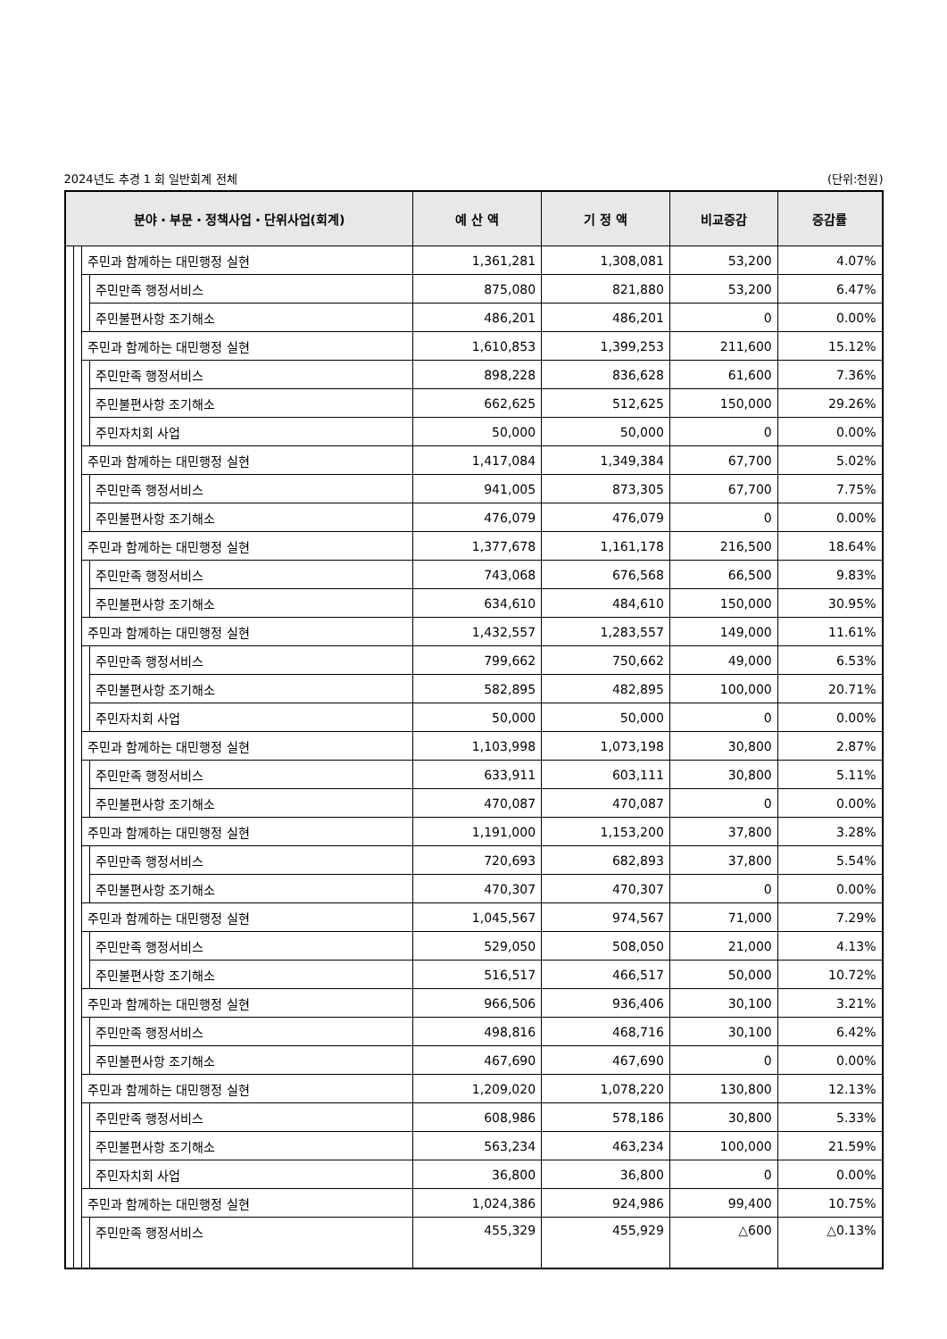2024년도 추경 1 회 일반회계 전체 (단위:천원)
| 분야・부문・정책사업・단위사업(회계) | | | | 예 산 액 | 기 정 액 | 비교증감 | 증감률 |
| --- | --- | --- | --- | --- | --- | --- | --- |
| | | 주민과 함께하는 대민행정 실현 | | 1,361,281 | 1,308,081 | 53,200 | 4.07% |
| | | | 주민만족 행정서비스 | 875,080 | 821,880 | 53,200 | 6.47% |
| | | | 주민불편사항 조기해소 | 486,201 | 486,201 | 0 | 0.00% |
| | | 주민과 함께하는 대민행정 실현 | | 1,610,853 | 1,399,253 | 211,600 | 15.12% |
| | | | 주민만족 행정서비스 | 898,228 | 836,628 | 61,600 | 7.36% |
| | | | 주민불편사항 조기해소 | 662,625 | 512,625 | 150,000 | 29.26% |
| | | | 주민자치회 사업 | 50,000 | 50,000 | 0 | 0.00% |
| | | 주민과 함께하는 대민행정 실현 | | 1,417,084 | 1,349,384 | 67,700 | 5.02% |
| | | | 주민만족 행정서비스 | 941,005 | 873,305 | 67,700 | 7.75% |
| | | | 주민불편사항 조기해소 | 476,079 | 476,079 | 0 | 0.00% |
| | | 주민과 함께하는 대민행정 실현 | | 1,377,678 | 1,161,178 | 216,500 | 18.64% |
| | | | 주민만족 행정서비스 | 743,068 | 676,568 | 66,500 | 9.83% |
| | | | 주민불편사항 조기해소 | 634,610 | 484,610 | 150,000 | 30.95% |
| | | 주민과 함께하는 대민행정 실현 | | 1,432,557 | 1,283,557 | 149,000 | 11.61% |
| | | | 주민만족 행정서비스 | 799,662 | 750,662 | 49,000 | 6.53% |
| | | | 주민불편사항 조기해소 | 582,895 | 482,895 | 100,000 | 20.71% |
| | | | 주민자치회 사업 | 50,000 | 50,000 | 0 | 0.00% |
| | | 주민과 함께하는 대민행정 실현 | | 1,103,998 | 1,073,198 | 30,800 | 2.87% |
| | | | 주민만족 행정서비스 | 633,911 | 603,111 | 30,800 | 5.11% |
| | | | 주민불편사항 조기해소 | 470,087 | 470,087 | 0 | 0.00% |
| | | 주민과 함께하는 대민행정 실현 | | 1,191,000 | 1,153,200 | 37,800 | 3.28% |
| | | | 주민만족 행정서비스 | 720,693 | 682,893 | 37,800 | 5.54% |
| | | | 주민불편사항 조기해소 | 470,307 | 470,307 | 0 | 0.00% |
| | | 주민과 함께하는 대민행정 실현 | | 1,045,567 | 974,567 | 71,000 | 7.29% |
| | | | 주민만족 행정서비스 | 529,050 | 508,050 | 21,000 | 4.13% |
| | | | 주민불편사항 조기해소 | 516,517 | 466,517 | 50,000 | 10.72% |
| | | 주민과 함께하는 대민행정 실현 | | 966,506 | 936,406 | 30,100 | 3.21% |
| | | | 주민만족 행정서비스 | 498,816 | 468,716 | 30,100 | 6.42% |
| | | | 주민불편사항 조기해소 | 467,690 | 467,690 | 0 | 0.00% |
| | | 주민과 함께하는 대민행정 실현 | | 1,209,020 | 1,078,220 | 130,800 | 12.13% |
| | | | 주민만족 행정서비스 | 608,986 | 578,186 | 30,800 | 5.33% |
| | | | 주민불편사항 조기해소 | 563,234 | 463,234 | 100,000 | 21.59% |
| | | | 주민자치회 사업 | 36,800 | 36,800 | 0 | 0.00% |
| | | 주민과 함께하는 대민행정 실현 | | 1,024,386 | 924,986 | 99,400 | 10.75% |
| | | | 주민만족 행정서비스 | 455,329 | 455,929 | △600 | △0.13% |